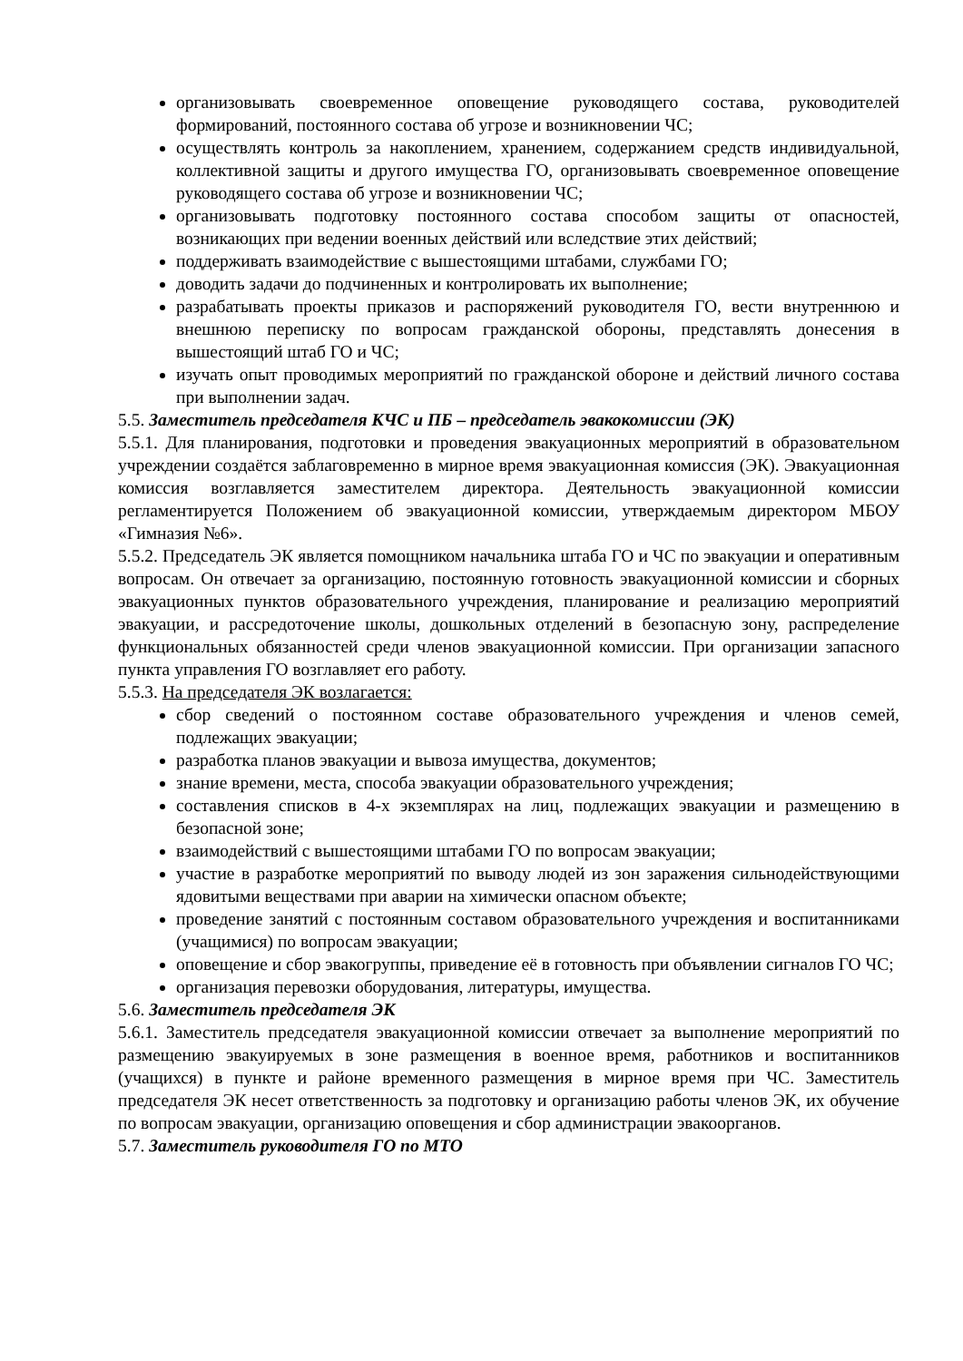организовывать своевременное оповещение руководящего состава, руководителей формирований, постоянного состава об угрозе и возникновении ЧС;
осуществлять контроль за накоплением, хранением, содержанием средств индивидуальной, коллективной защиты и другого имущества ГО, организовывать своевременное оповещение руководящего состава об угрозе и возникновении ЧС;
организовывать подготовку постоянного состава способом защиты от опасностей, возникающих при ведении военных действий или вследствие этих действий;
поддерживать взаимодействие с вышестоящими штабами, службами ГО;
доводить задачи до подчиненных и контролировать их выполнение;
разрабатывать проекты приказов и распоряжений руководителя ГО, вести внутреннюю и внешнюю переписку по вопросам гражданской обороны, представлять донесения в вышестоящий штаб ГО и ЧС;
изучать опыт проводимых мероприятий по гражданской обороне и действий личного состава при выполнении задач.
5.5. Заместитель председателя КЧС и ПБ – председатель эвакокомиссии (ЭК)
5.5.1. Для планирования, подготовки и проведения эвакуационных мероприятий в образовательном учреждении создаётся заблаговременно в мирное время эвакуационная комиссия (ЭК). Эвакуационная комиссия возглавляется заместителем директора. Деятельность эвакуационной комиссии регламентируется Положением об эвакуационной комиссии, утверждаемым директором МБОУ «Гимназия №6».
5.5.2. Председатель ЭК является помощником начальника штаба ГО и ЧС по эвакуации и оперативным вопросам. Он отвечает за организацию, постоянную готовность эвакуационной комиссии и сборных эвакуационных пунктов образовательного учреждения, планирование и реализацию мероприятий эвакуации, и рассредоточение школы, дошкольных отделений в безопасную зону, распределение функциональных обязанностей среди членов эвакуационной комиссии. При организации запасного пункта управления ГО возглавляет его работу.
5.5.3. На председателя ЭК возлагается:
сбор сведений о постоянном составе образовательного учреждения и членов семей, подлежащих эвакуации;
разработка планов эвакуации и вывоза имущества, документов;
знание времени, места, способа эвакуации образовательного учреждения;
составления списков в 4-х экземплярах на лиц, подлежащих эвакуации и размещению в безопасной зоне;
взаимодействий с вышестоящими штабами ГО по вопросам эвакуации;
участие в разработке мероприятий по выводу людей из зон заражения сильнодействующими ядовитыми веществами при аварии на химически опасном объекте;
проведение занятий с постоянным составом образовательного учреждения и воспитанниками (учащимися) по вопросам эвакуации;
оповещение и сбор эвакогруппы, приведение её в готовность при объявлении сигналов ГО ЧС;
организация перевозки оборудования, литературы, имущества.
5.6. Заместитель председателя ЭК
5.6.1. Заместитель председателя эвакуационной комиссии отвечает за выполнение мероприятий по размещению эвакуируемых в зоне размещения в военное время, работников и воспитанников (учащихся) в пункте и районе временного размещения в мирное время при ЧС. Заместитель председателя ЭК несет ответственность за подготовку и организацию работы членов ЭК, их обучение по вопросам эвакуации, организацию оповещения и сбор администрации эвакоорганов.
5.7. Заместитель руководителя ГО по МТО